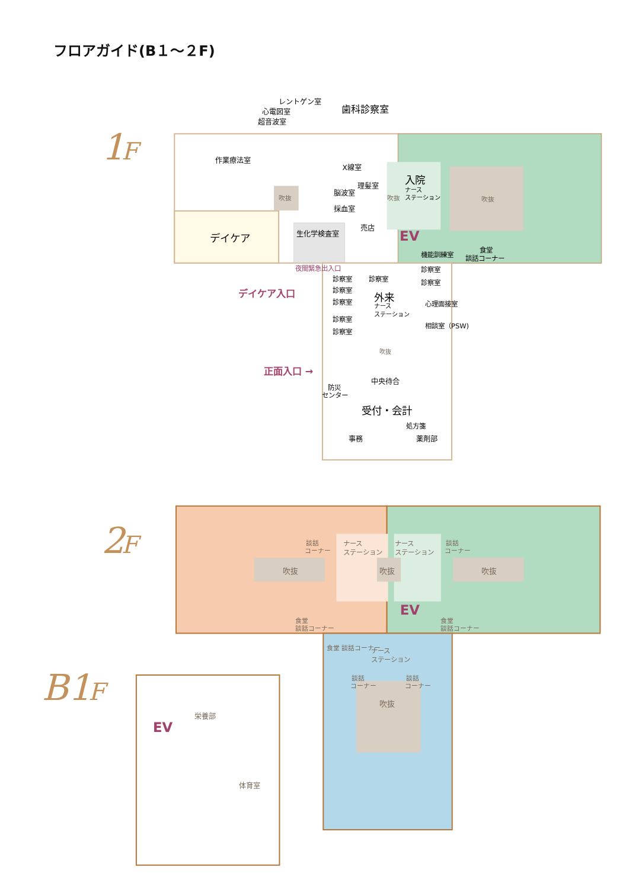フロアガイド(B１～２F)
1
F
レントゲン室
心電図室
超音波室
歯科診察室
作業療法室
X線室
吹抜
理髪室
脳波室
採血室
吹抜
入院
ナース
ステーション
吹抜
売店
デイケア
生化学検査室
EV
機能訓練室
食堂
談話コーナー
夜間緊急出入口
診察室
診察室
診察室
診察室
診察室
デイケア入口
外来
診察室
ナース
ステーション
心理面接室
診察室
相談室（PSW)
診察室
吹抜
正面入口 →
中央待合
防災
センター
受付・会計
処方箋
事務
薬剤部
2
F
談話
コーナー
ナース
ステーション
ナース
ステーション
談話
コーナー
吹抜
吹抜
吹抜
EV
食堂
談話コーナー
食堂
談話コーナー
食堂 談話コーナー
ナース
ステーション
談話
コーナー
談話
コーナー
吹抜
B1
F
栄養部
EV
体育室